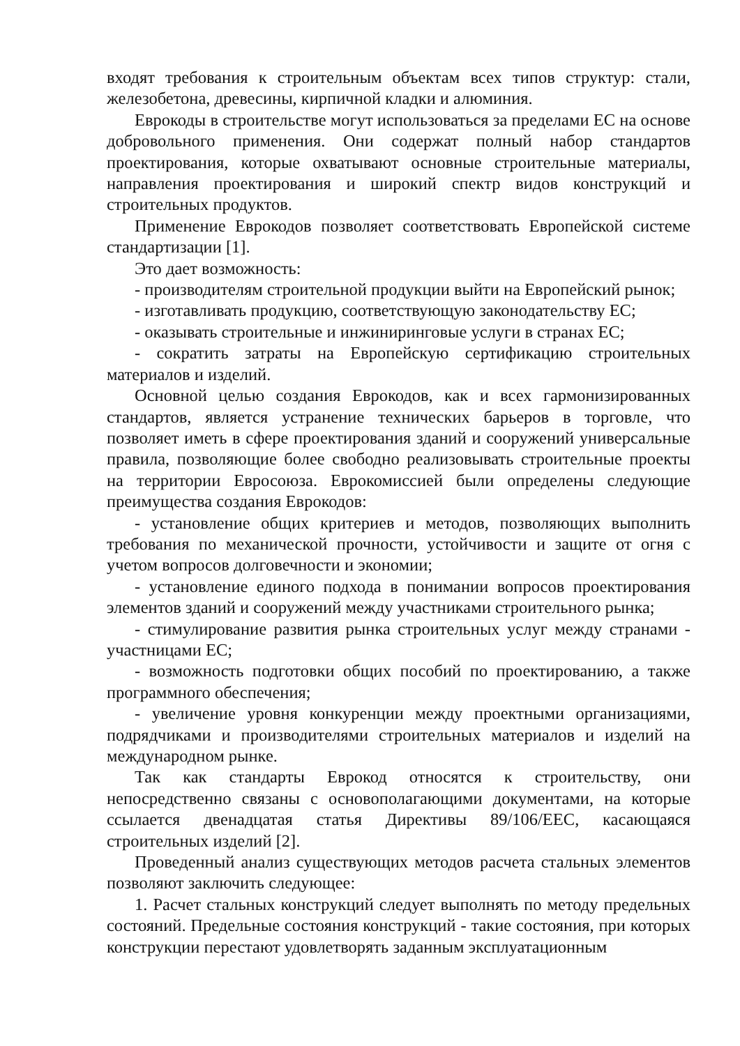входят требования к строительным объектам всех типов структур: стали, железобетона, древесины, кирпичной кладки и алюминия.
Еврокоды в строительстве могут использоваться за пределами ЕС на основе добровольного применения. Они содержат полный набор стандартов проектирования, которые охватывают основные строительные материалы, направления проектирования и широкий спектр видов конструкций и строительных продуктов.
Применение Еврокодов позволяет соответствовать Европейской системе стандартизации [1].
Это дает возможность:
- производителям строительной продукции выйти на Европейский рынок;
- изготавливать продукцию, соответствующую законодательству ЕС;
- оказывать строительные и инжиниринговые услуги в странах ЕС;
- сократить затраты на Европейскую сертификацию строительных материалов и изделий.
Основной целью создания Еврокодов, как и всех гармонизированных стандартов, является устранение технических барьеров в торговле, что позволяет иметь в сфере проектирования зданий и сооружений универсальные правила, позволяющие более свободно реализовывать строительные проекты на территории Евросоюза. Еврокомиссией были определены следующие преимущества создания Еврокодов:
- установление общих критериев и методов, позволяющих выполнить требования по механической прочности, устойчивости и защите от огня с учетом вопросов долговечности и экономии;
- установление единого подхода в понимании вопросов проектирования элементов зданий и сооружений между участниками строительного рынка;
- стимулирование развития рынка строительных услуг между странами - участницами ЕС;
- возможность подготовки общих пособий по проектированию, а также программного обеспечения;
- увеличение уровня конкуренции между проектными организациями, подрядчиками и производителями строительных материалов и изделий на международном рынке.
Так как стандарты Еврокод относятся к строительству, они непосредственно связаны с основополагающими документами, на которые ссылается двенадцатая статья Директивы 89/106/EEC, касающаяся строительных изделий [2].
Проведенный анализ существующих методов расчета стальных элементов позволяют заключить следующее:
1. Расчет стальных конструкций следует выполнять по методу предельных состояний. Предельные состояния конструкций - такие состояния, при которых конструкции перестают удовлетворять заданным эксплуатационным